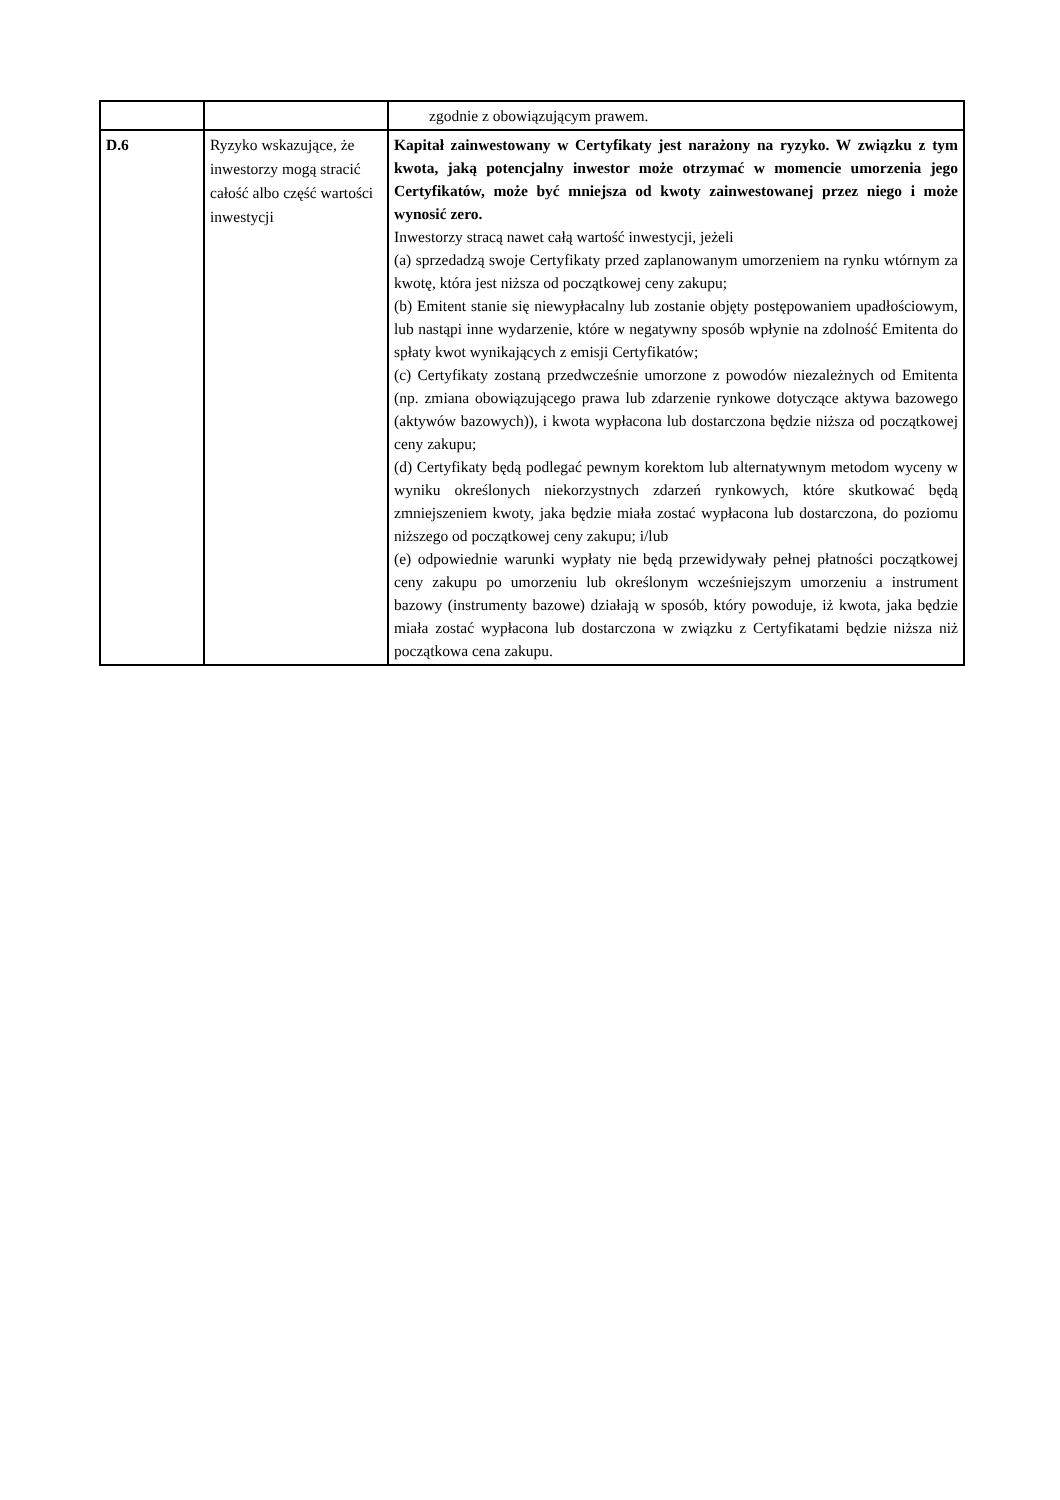| | | zgodnie z obowiązującym prawem. |
| D.6 | Ryzyko wskazujące, że inwestorzy mogą stracić całość albo część wartości inwestycji | Kapitał zainwestowany w Certyfikaty jest narażony na ryzyko. W związku z tym kwota, jaką potencjalny inwestor może otrzymać w momencie umorzenia jego Certyfikatów, może być mniejsza od kwoty zainwestowanej przez niego i może wynosić zero. Inwestorzy stracą nawet całą wartość inwestycji, jeżeli (a) sprzedadzą swoje Certyfikaty przed zaplanowanym umorzeniem na rynku wtórnym za kwotę, która jest niższa od początkowej ceny zakupu; (b) Emitent stanie się niewypłacalny lub zostanie objęty postępowaniem upadłościowym, lub nastąpi inne wydarzenie, które w negatywny sposób wpłynie na zdolność Emitenta do spłaty kwot wynikających z emisji Certyfikatów; (c) Certyfikaty zostaną przedwcześnie umorzone z powodów niezależnych od Emitenta (np. zmiana obowiązującego prawa lub zdarzenie rynkowe dotyczące aktywa bazowego (aktywów bazowych)), i kwota wypłacona lub dostarczona będzie niższa od początkowej ceny zakupu; (d) Certyfikaty będą podlegać pewnym korektom lub alternatywnym metodom wyceny w wyniku określonych niekorzystnych zdarzeń rynkowych, które skutkować będą zmniejszeniem kwoty, jaka będzie miała zostać wypłacona lub dostarczona, do poziomu niższego od początkowej ceny zakupu; i/lub (e) odpowiednie warunki wypłaty nie będą przewidywały pełnej płatności początkowej ceny zakupu po umorzeniu lub określonym wcześniejszym umorzeniu a instrument bazowy (instrumenty bazowe) działają w sposób, który powoduje, iż kwota, jaka będzie miała zostać wypłacona lub dostarczona w związku z Certyfikatami będzie niższa niż początkowa cena zakupu. |